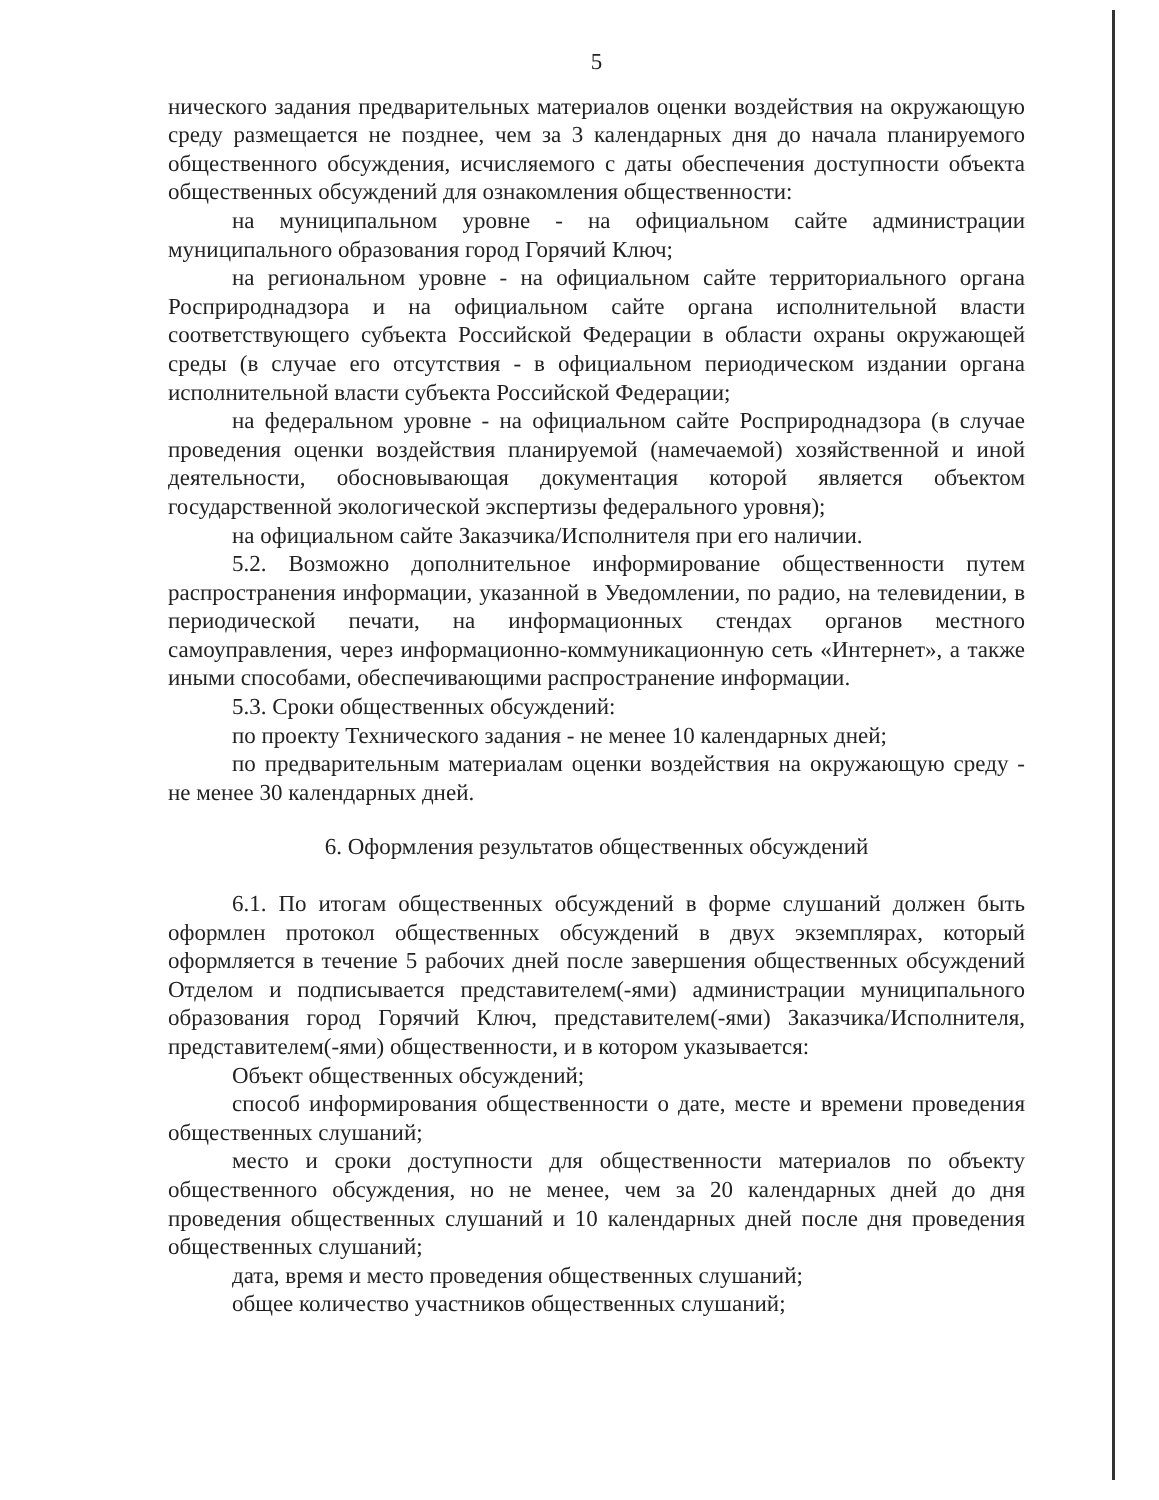5
нического задания предварительных материалов оценки воздействия на окружающую среду размещается не позднее, чем за 3 календарных дня до начала планируемого общественного обсуждения, исчисляемого с даты обеспечения доступности объекта общественных обсуждений для ознакомления общественности:
на муниципальном уровне - на официальном сайте администрации муниципального образования город Горячий Ключ;
на региональном уровне - на официальном сайте территориального органа Росприроднадзора и на официальном сайте органа исполнительной власти соответствующего субъекта Российской Федерации в области охраны окружающей среды (в случае его отсутствия - в официальном периодическом издании органа исполнительной власти субъекта Российской Федерации;
на федеральном уровне - на официальном сайте Росприроднадзора (в случае проведения оценки воздействия планируемой (намечаемой) хозяйственной и иной деятельности, обосновывающая документация которой является объектом государственной экологической экспертизы федерального уровня);
на официальном сайте Заказчика/Исполнителя при его наличии.
5.2. Возможно дополнительное информирование общественности путем распространения информации, указанной в Уведомлении, по радио, на телевидении, в периодической печати, на информационных стендах органов местного самоуправления, через информационно-коммуникационную сеть «Интернет», а также иными способами, обеспечивающими распространение информации.
5.3. Сроки общественных обсуждений:
по проекту Технического задания - не менее 10 календарных дней;
по предварительным материалам оценки воздействия на окружающую среду - не менее 30 календарных дней.
6. Оформления результатов общественных обсуждений
6.1. По итогам общественных обсуждений в форме слушаний должен быть оформлен протокол общественных обсуждений в двух экземплярах, который оформляется в течение 5 рабочих дней после завершения общественных обсуждений Отделом и подписывается представителем(-ями) администрации муниципального образования город Горячий Ключ, представителем(-ями) Заказчика/Исполнителя, представителем(-ями) общественности, и в котором указывается:
Объект общественных обсуждений;
способ информирования общественности о дате, месте и времени проведения общественных слушаний;
место и сроки доступности для общественности материалов по объекту общественного обсуждения, но не менее, чем за 20 календарных дней до дня проведения общественных слушаний и 10 календарных дней после дня проведения общественных слушаний;
дата, время и место проведения общественных слушаний;
общее количество участников общественных слушаний;